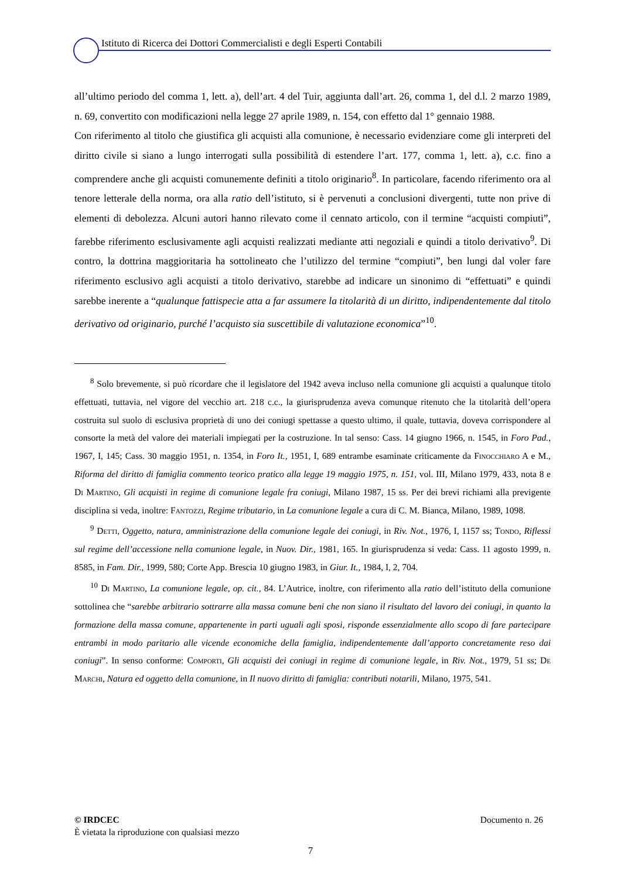Istituto di Ricerca dei Dottori Commercialisti e degli Esperti Contabili
all’ultimo periodo del comma 1, lett. a), dell’art. 4 del Tuir, aggiunta dall’art. 26, comma 1, del d.l. 2 marzo 1989, n. 69, convertito con modificazioni nella legge 27 aprile 1989, n. 154, con effetto dal 1° gennaio 1988.
Con riferimento al titolo che giustifica gli acquisti alla comunione, è necessario evidenziare come gli interpreti del diritto civile si siano a lungo interrogati sulla possibilità di estendere l’art. 177, comma 1, lett. a), c.c. fino a comprendere anche gli acquisti comunemente definiti a titolo originario<sup>8</sup>. In particolare, facendo riferimento ora al tenore letterale della norma, ora alla ratio dell’istituto, si è pervenuti a conclusioni divergenti, tutte non prive di elementi di debolezza. Alcuni autori hanno rilevato come il cennato articolo, con il termine “acquisti compiuti”, farebbe riferimento esclusivamente agli acquisti realizzati mediante atti negoziali e quindi a titolo derivativo<sup>9</sup>. Di contro, la dottrina maggioritaria ha sottolineato che l’utilizzo del termine “compiuti”, ben lungi dal voler fare riferimento esclusivo agli acquisti a titolo derivativo, starebbe ad indicare un sinonimo di “effettuati” e quindi sarebbe inerente a “qualunque fattispecie atta a far assumere la titolarità di un diritto, indipendentemente dal titolo derivativo od originario, purché l’acquisto sia suscettibile di valutazione economica”<sup>10</sup>.
<sup>8</sup> Solo brevemente, si può ricordare che il legislatore del 1942 aveva incluso nella comunione gli acquisti a qualunque titolo effettuati, tuttavia, nel vigore del vecchio art. 218 c.c., la giurisprudenza aveva comunque ritenuto che la titolarità dell’opera costruita sul suolo di esclusiva proprietà di uno dei coniugi spettasse a questo ultimo, il quale, tuttavia, doveva corrispondere al consorte la metà del valore dei materiali impiegati per la costruzione. In tal senso: Cass. 14 giugno 1966, n. 1545, in Foro Pad., 1967, I, 145; Cass. 30 maggio 1951, n. 1354, in Foro It., 1951, I, 689 entrambe esaminate criticamente da Finocchiaro A e M., Riforma del diritto di famiglia commento teorico pratico alla legge 19 maggio 1975, n. 151, vol. III, Milano 1979, 433, nota 8 e Di Martino, Gli acquisti in regime di comunione legale fra coniugi, Milano 1987, 15 ss. Per dei brevi richiami alla previgente disciplina si veda, inoltre: Fantozzi, Regime tributario, in La comunione legale a cura di C. M. Bianca, Milano, 1989, 1098.
<sup>9</sup> Detti, Oggetto, natura, amministrazione della comunione legale dei coniugi, in Riv. Not., 1976, I, 1157 ss; Tondo, Riflessi sul regime dell’accessione nella comunione legale, in Nuov. Dir., 1981, 165. In giurisprudenza si veda: Cass. 11 agosto 1999, n. 8585, in Fam. Dir., 1999, 580; Corte App. Brescia 10 giugno 1983, in Giur. It., 1984, I, 2, 704.
<sup>10</sup> Di Martino, La comunione legale, op. cit., 84. L’Autrice, inoltre, con riferimento alla ratio dell’istituto della comunione sottolinea che “sarebbe arbitrario sottrarre alla massa comune beni che non siano il risultato del lavoro dei coniugi, in quanto la formazione della massa comune, appartenente in parti uguali agli sposi, risponde essenzialmente allo scopo di fare partecipare entrambi in modo paritario alle vicende economiche della famiglia, indipendentemente dall’apporto concretamente reso dai coniugi”. In senso conforme: Comporti, Gli acquisti dei coniugi in regime di comunione legale, in Riv. Not., 1979, 51 ss; De Marchi, Natura ed oggetto della comunione, in Il nuovo diritto di famiglia: contributi notarili, Milano, 1975, 541.
© IRDCEC Documento n. 26
È vietata la riproduzione con qualsiasi mezzo
7